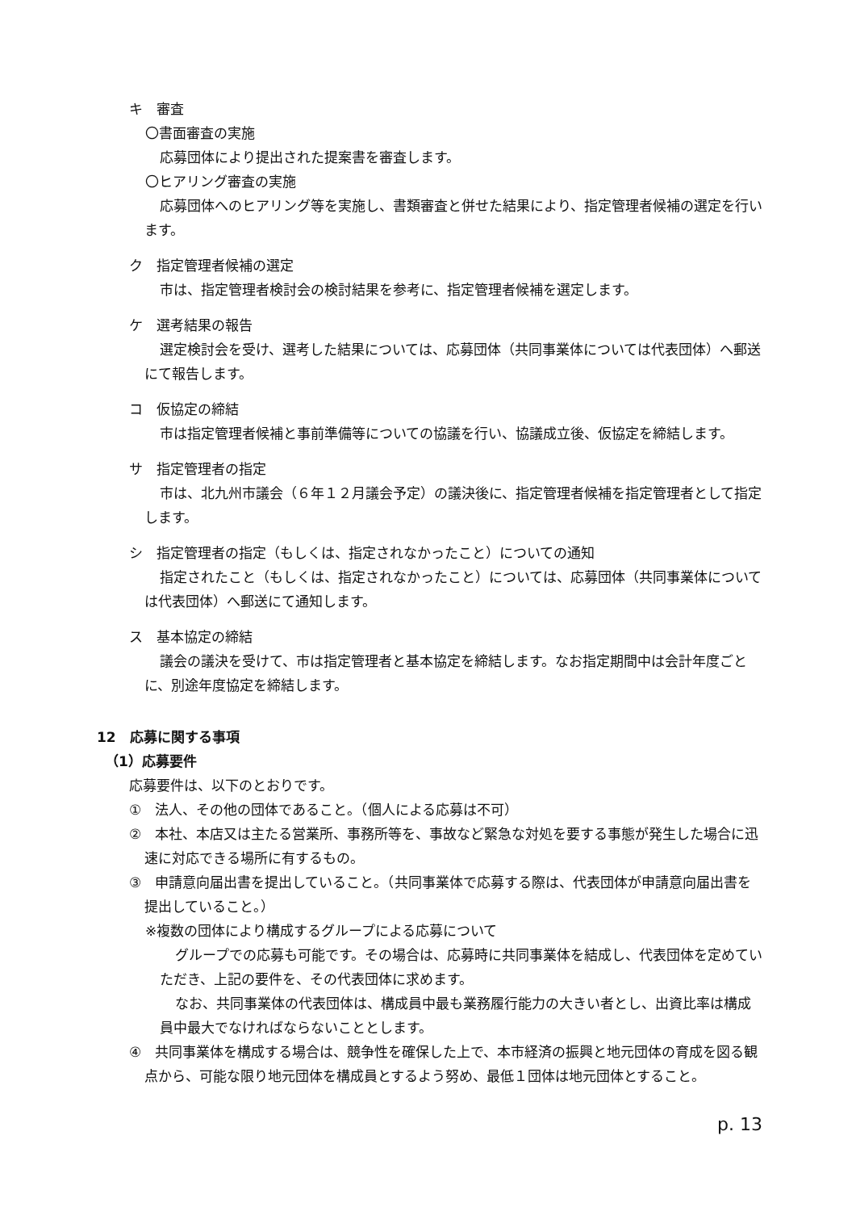キ　審査
〇書面審査の実施
応募団体により提出された提案書を審査します。
〇ヒアリング審査の実施
応募団体へのヒアリング等を実施し、書類審査と併せた結果により、指定管理者候補の選定を行います。
ク　指定管理者候補の選定
市は、指定管理者検討会の検討結果を参考に、指定管理者候補を選定します。
ケ　選考結果の報告
選定検討会を受け、選考した結果については、応募団体（共同事業体については代表団体）へ郵送にて報告します。
コ　仮協定の締結
市は指定管理者候補と事前準備等についての協議を行い、協議成立後、仮協定を締結します。
サ　指定管理者の指定
市は、北九州市議会（６年１２月議会予定）の議決後に、指定管理者候補を指定管理者として指定します。
シ　指定管理者の指定（もしくは、指定されなかったこと）についての通知
指定されたこと（もしくは、指定されなかったこと）については、応募団体（共同事業体については代表団体）へ郵送にて通知します。
ス　基本協定の締結
議会の議決を受けて、市は指定管理者と基本協定を締結します。なお指定期間中は会計年度ごとに、別途年度協定を締結します。
12　応募に関する事項
（1）応募要件
応募要件は、以下のとおりです。
①　法人、その他の団体であること。（個人による応募は不可）
②　本社、本店又は主たる営業所、事務所等を、事故など緊急な対処を要する事態が発生した場合に迅速に対応できる場所に有するもの。
③　申請意向届出書を提出していること。（共同事業体で応募する際は、代表団体が申請意向届出書を提出していること。）
※複数の団体により構成するグループによる応募について
グループでの応募も可能です。その場合は、応募時に共同事業体を結成し、代表団体を定めていただき、上記の要件を、その代表団体に求めます。
なお、共同事業体の代表団体は、構成員中最も業務履行能力の大きい者とし、出資比率は構成員中最大でなければならないこととします。
④　共同事業体を構成する場合は、競争性を確保した上で、本市経済の振興と地元団体の育成を図る観点から、可能な限り地元団体を構成員とするよう努め、最低１団体は地元団体とすること。
p. 13